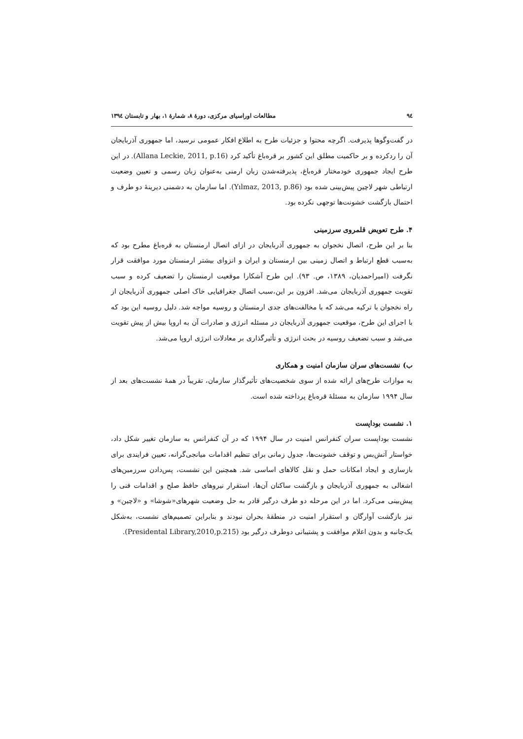٩٤ مطالعات اوراسیای مرکزی، دورهٔ ٨، شمارهٔ ١، بهار و تابستان ١٣٩٤
در گفت‌وگوها پذیرفت. اگرچه محتوا و جزئیات طرح به اطلاع افکار عمومی نرسید، اما جمهوری آذربایجان آن را ردکرده و بر حاکمیت مطلق این کشور بر قره‌باغ تأکید کرد (Allana Leckie, 2011, p.16). در این طرح ایجاد جمهوری خودمختار قره‌باغ، پذیرفته‌شدن زبان ارمنی به‌عنوان زبان رسمی و تعیین وضعیت ارتباطی شهر لاچین پیش‌بینی شده بود (Yılmaz, 2013, p.86). اما سازمان به دشمنی دیرینهٔ دو طرف و احتمال بازگشت خشونت‌ها توجهی نکرده بود.
۴. طرح تعویض قلمروی سرزمینی
بنا بر این طرح، اتصال نخجوان به جمهوری آذربایجان در ازای اتصال ارمنستان به قره‌باغ مطرح بود که به‌سبب قطع ارتباط و اتصال زمینی بین ارمنستان و ایران و انزوای بیشتر ارمنستان مورد موافقت قرار نگرفت (امیراحمدیان، ۱۳۸۹، ص. ۹۳). این طرح آشکارا موقعیت ارمنستان را تضعیف کرده و سبب تقویت جمهوری آذربایجان می‌شد. افزون بر این،سبب اتصال جغرافیایی خاک اصلی جمهوری آذربایجان از راه نخجوان با ترکیه می‌شد که با مخالفت‌های جدی ارمنستان و روسیه مواجه شد. دلیل روسیه این بود که با اجرای این طرح، موقعیت جمهوری آذربایجان در مسئله انرژی و صادرات آن به اروپا بیش از پیش تقویت می‌شد و سبب تضعیف روسیه در بحث انرژی و تأثیرگذاری بر معادلات انرژی اروپا می‌شد.
ب) نشست‌های سران سازمان امنیت و همکاری
به موازات طرح‌های ارائه شده از سوی شخصیت‌های تأثیرگذار سازمان، تقریباً در همهٔ نشست‌های بعد از سال ۱۹۹۴ سازمان به مسئلهٔ قره‌باغ پرداخته شده است.
۱. نشست بوداپست
نشست بوداپست سران کنفرانس امنیت در سال ۱۹۹۴ که در آن کنفرانس به سازمان تغییر شکل داد، خواستار آتش‌بس و توقف خشونت‌ها، جدول زمانی برای تنظیم اقدامات میانجی‌گرانه، تعیین فرایندی برای بازسازی و ایجاد امکانات حمل و نقل کالاهای اساسی شد. همچنین این نشست، پس‌دادن سرزمین‌های اشغالی به جمهوری آذربایجان و بازگشت ساکنان آن‌ها، استقرار نیروهای حافظ صلح و اقدامات فنی را پیش‌بینی می‌کرد. اما در این مرحله دو طرف درگیر قادر به حل وضعیت شهرهای«شوشا» و «لاچین» و نیز بازگشت آوارگان و استقرار امنیت در منطقهٔ بحران نبودند و بنابراین تصمیم‌های نشست، به‌شکل یک‌جانبه و بدون اعلام موافقت و پشتیبانی دوطرف درگیر بود (Presidental Library,2010,p.215).